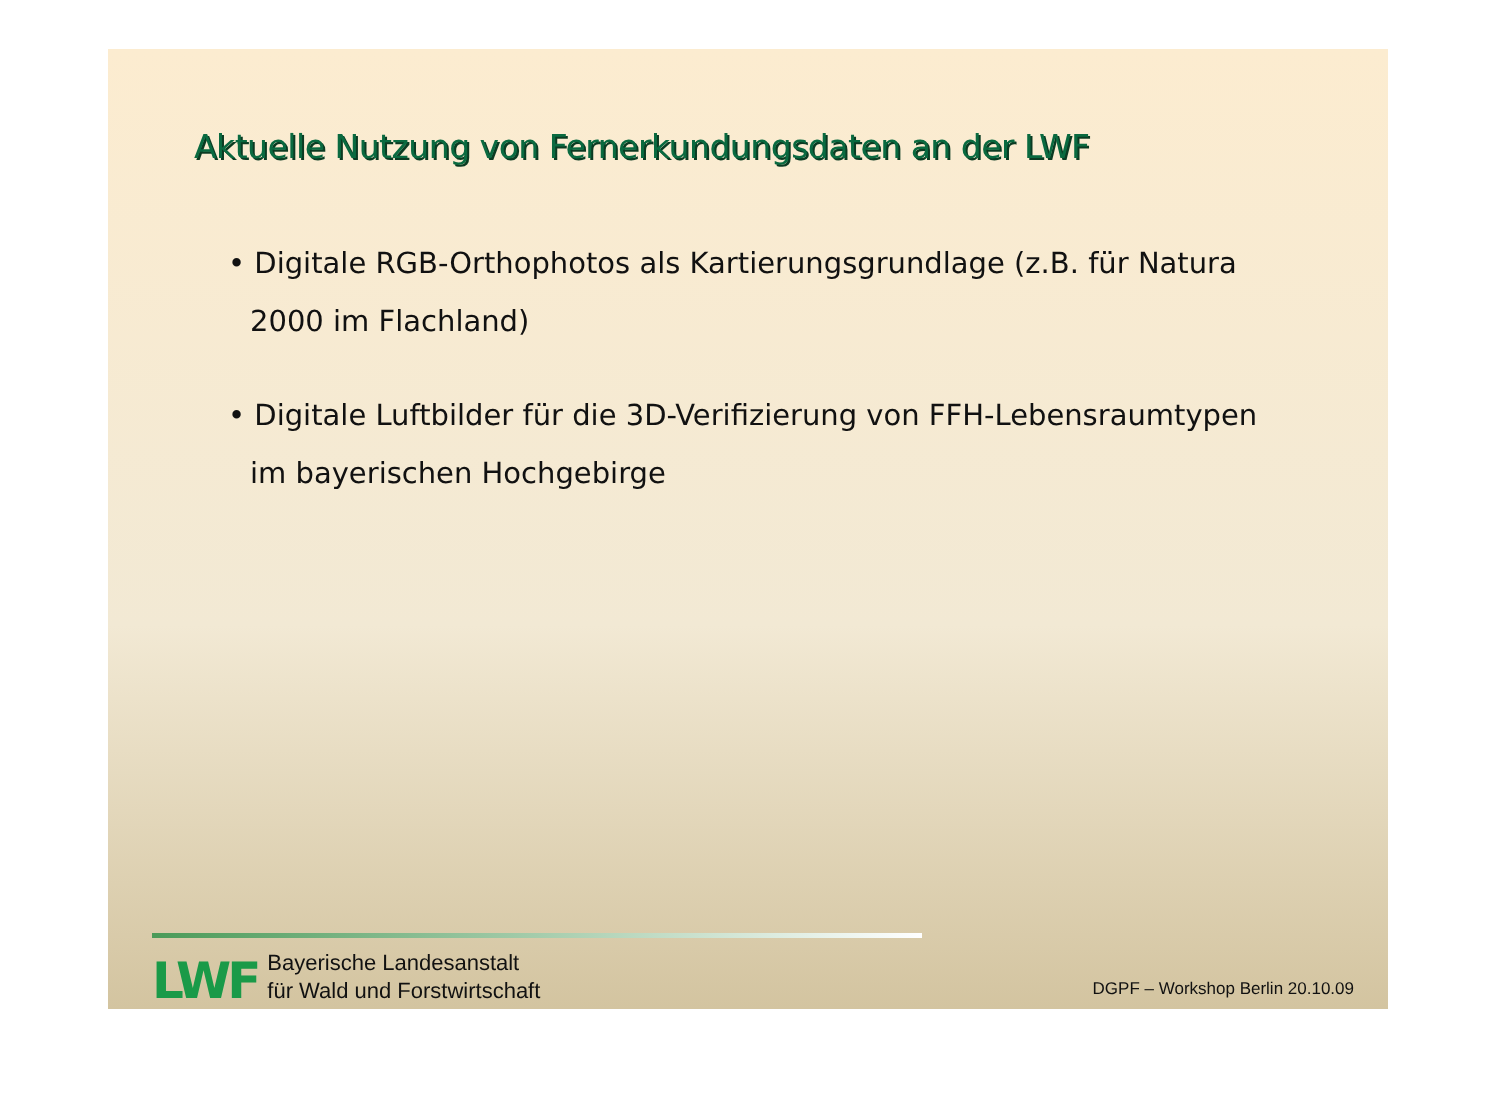Aktuelle Nutzung von Fernerkundungsdaten an der LWF
• Digitale RGB-Orthophotos als Kartierungsgrundlage (z.B. für Natura 2000 im Flachland)
• Digitale Luftbilder für die 3D-Verifizierung von FFH-Lebensraumtypen im bayerischen Hochgebirge
LWF
Bayerische Landesanstalt
für Wald und Forstwirtschaft
DGPF – Workshop Berlin 20.10.09